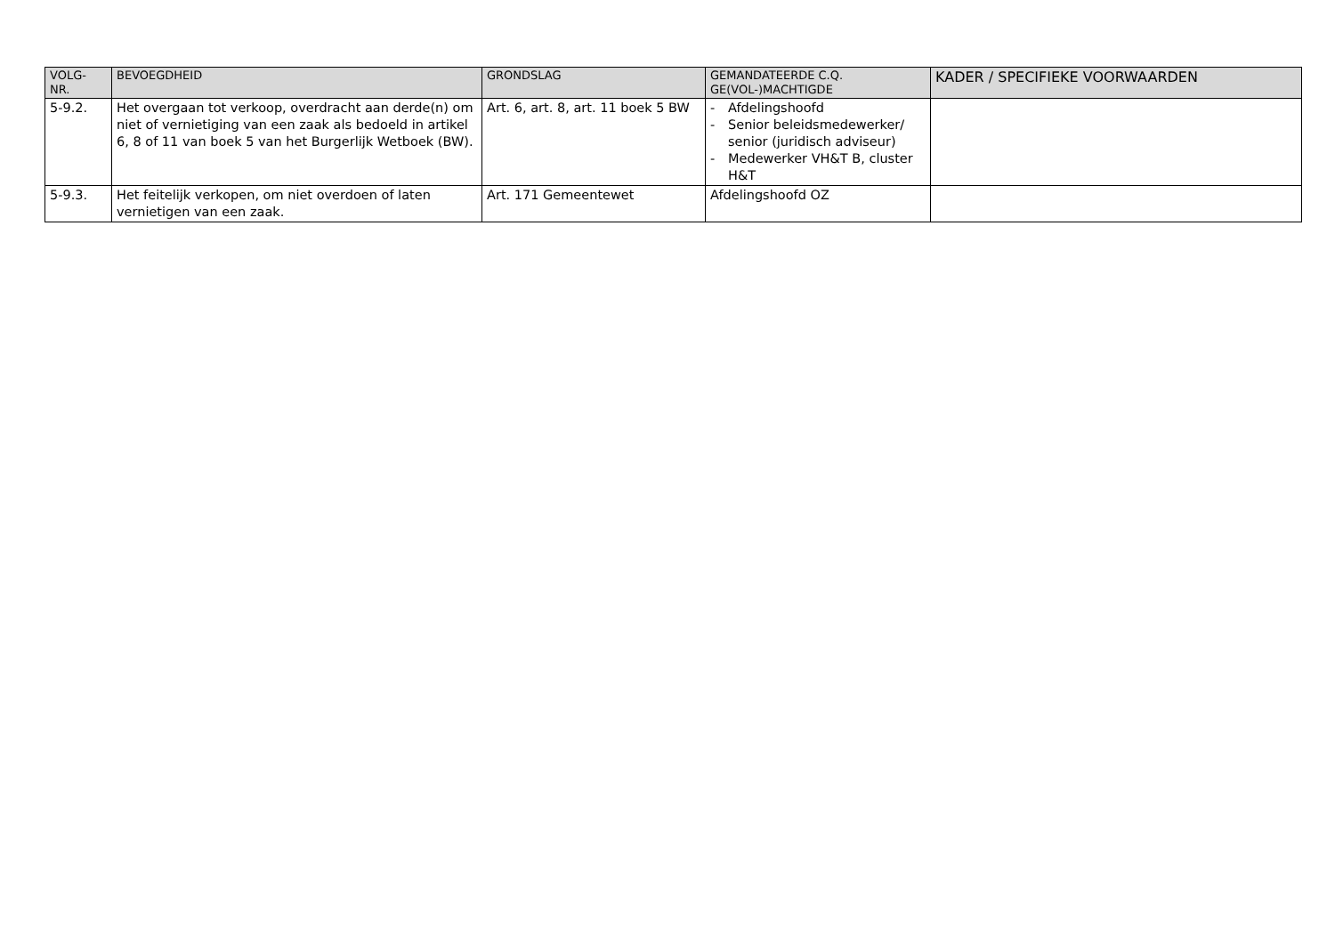| VOLG- NR. | BEVOEGDHEID | GRONDSLAG | GEMANDATEERDE C.Q. GE(VOL-)MACHTIGDE | KADER / SPECIFIEKE VOORWAARDEN |
| --- | --- | --- | --- | --- |
| 5-9.2. | Het overgaan tot verkoop, overdracht aan derde(n) om niet of vernietiging van een zaak als bedoeld in artikel 6, 8 of 11 van boek 5 van het Burgerlijk Wetboek (BW). | Art. 6, art. 8, art. 11 boek 5 BW | - Afdelingshoofd - Senior beleidsmedewerker/ senior (juridisch adviseur) - Medewerker VH&T B, cluster H&T | |
| 5-9.3. | Het feitelijk verkopen, om niet overdoen of laten vernietigen van een zaak. | Art. 171 Gemeentewet | Afdelingshoofd OZ | |